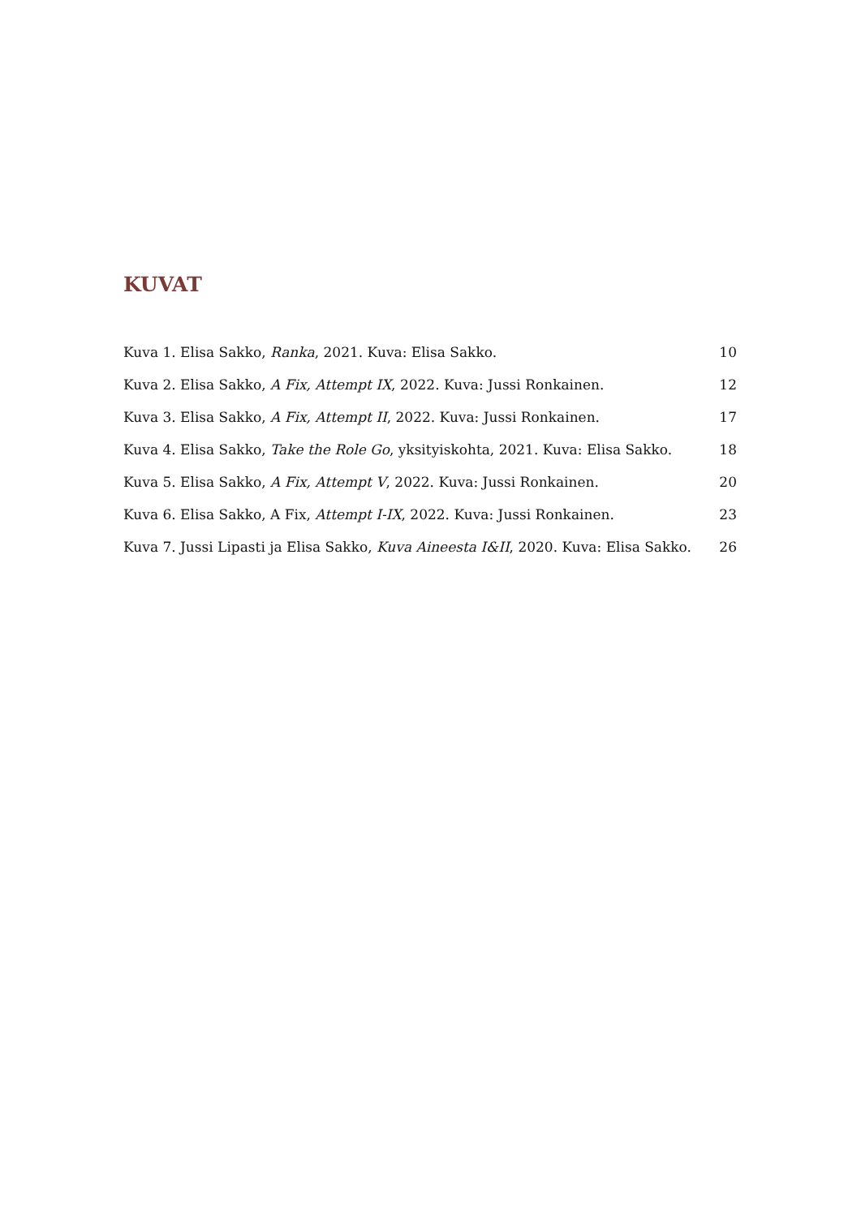KUVAT
Kuva 1. Elisa Sakko, Ranka, 2021. Kuva: Elisa Sakko. 10
Kuva 2. Elisa Sakko, A Fix, Attempt IX, 2022. Kuva: Jussi Ronkainen. 12
Kuva 3. Elisa Sakko, A Fix, Attempt II, 2022. Kuva: Jussi Ronkainen. 17
Kuva 4. Elisa Sakko, Take the Role Go, yksityiskohta, 2021. Kuva: Elisa Sakko. 18
Kuva 5. Elisa Sakko, A Fix, Attempt V, 2022. Kuva: Jussi Ronkainen. 20
Kuva 6. Elisa Sakko, A Fix, Attempt I-IX, 2022. Kuva: Jussi Ronkainen. 23
Kuva 7. Jussi Lipasti ja Elisa Sakko, Kuva Aineesta I&II, 2020. Kuva: Elisa Sakko. 26